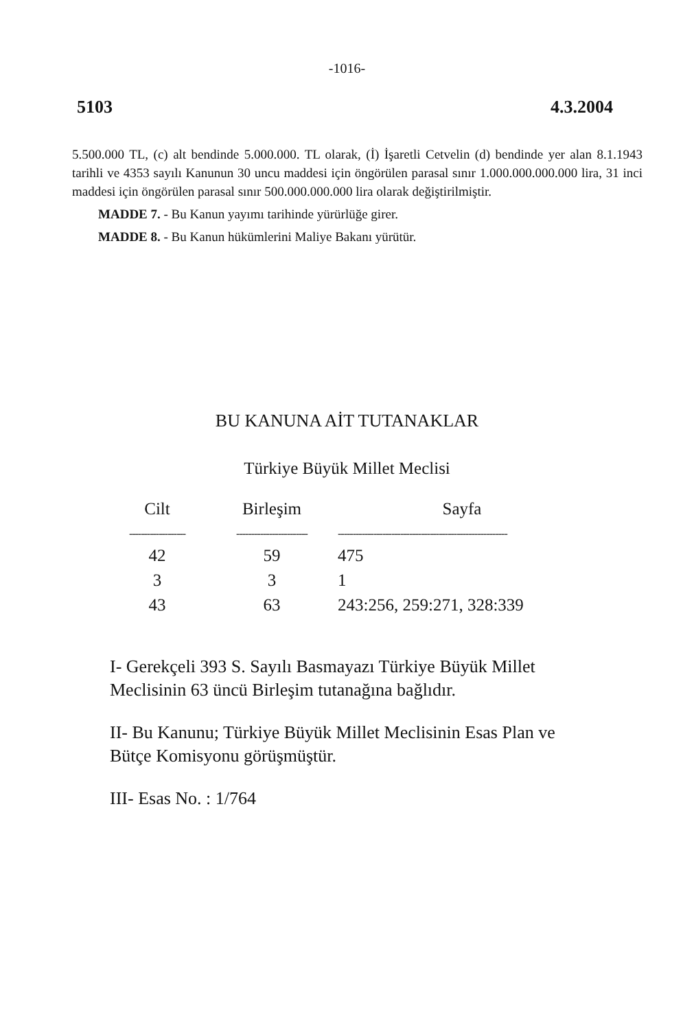-1016-
5103 4.3.2004
5.500.000 TL, (c) alt bendinde 5.000.000. TL olarak, (İ) İşaretli Cetvelin (d) bendinde yer alan 8.1.1943 tarihli ve 4353 sayılı Kanunun 30 uncu maddesi için öngörülen parasal sınır 1.000.000.000.000 lira, 31 inci maddesi için öngörülen parasal sınır 500.000.000.000 lira olarak değiştirilmiştir.
MADDE 7. - Bu Kanun yayımı tarihinde yürürlüğe girer.
MADDE 8. - Bu Kanun hükümlerini Maliye Bakanı yürütür.
BU KANUNA AİT TUTANAKLAR
Türkiye Büyük Millet Meclisi
| Cilt | Birleşim | Sayfa |
| --- | --- | --- |
| ------------------- | ------------------------ | --------------------------------------------------------- |
| 42 | 59 | 475 |
| 3 | 3 | 1 |
| 43 | 63 | 243:256, 259:271, 328:339 |
I- Gerekçeli 393 S. Sayılı Basmayazı Türkiye Büyük Millet Meclisinin 63 üncü Birleşim tutanağına bağlıdır.
II- Bu Kanunu; Türkiye Büyük Millet Meclisinin Esas Plan ve Bütçe Komisyonu görüşmüştür.
III- Esas No. : 1/764